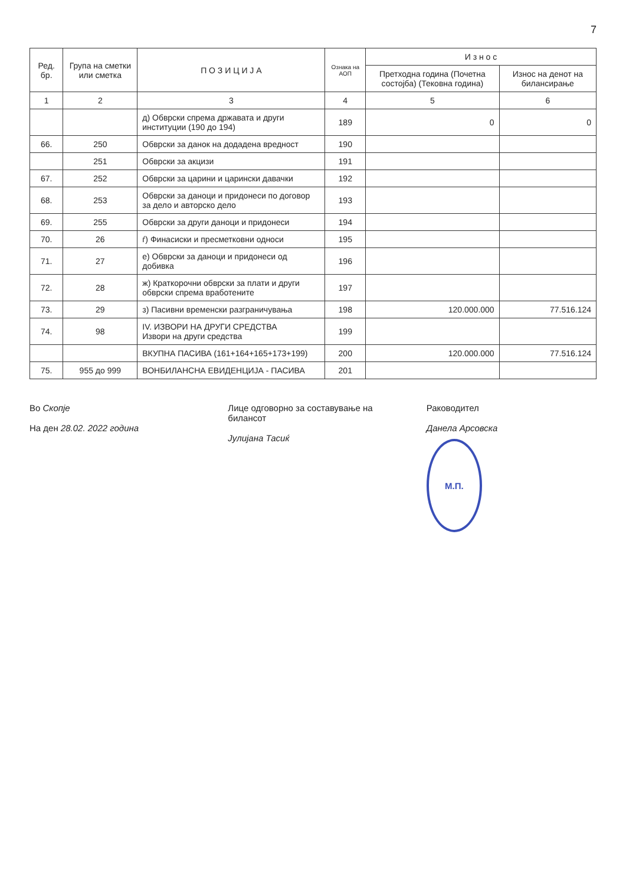7
| Ред. бр. | Група на сметки или сметка | П О З И Ц И Ј А | Ознака на АОП | И з н о с | |
| --- | --- | --- | --- | --- | --- |
| | | | | Претходна година (Почетна состојба) (Тековна година) | Износ на денот на билансирање |
| 1 | 2 | 3 | 4 | 5 | 6 |
| | | д) Обврски спрема државата и други институции (190 до 194) | 189 | 0 | 0 |
| 66. | 250 | Обврски за данок на додадена вредност | 190 | | |
| | 251 | Обврски за акцизи | 191 | | |
| 67. | 252 | Обврски за царини и царински давачки | 192 | | |
| 68. | 253 | Обврски за даноци и придонеси по договор за дело и авторско дело | 193 | | |
| 69. | 255 | Обврски за други даноци и придонеси | 194 | | |
| 70. | 26 | ѓ) Финасиски и пресметковни односи | 195 | | |
| 71. | 27 | е) Обврски за даноци и придонеси од добивка | 196 | | |
| 72. | 28 | ж) Краткорочни обврски за плати и други обврски спрема вработените | 197 | | |
| 73. | 29 | з) Пасивни временски разграничувања | 198 | 120.000.000 | 77.516.124 |
| 74. | 98 | IV. ИЗВОРИ НА ДРУГИ СРЕДСТВА Извори на други средства | 199 | | |
| | | ВКУПНА ПАСИВА (161+164+165+173+199) | 200 | 120.000.000 | 77.516.124 |
| 75. | 955 до 999 | ВОНБИЛАНСНА ЕВИДЕНЦИЈА - ПАСИВА | 201 | | |
Во Скопје
На ден 28.02. 2022 година
Лице одговорно за составување на билансот
Јулијана Тасиќ
Раководител
Данела Арсовска
М.П.